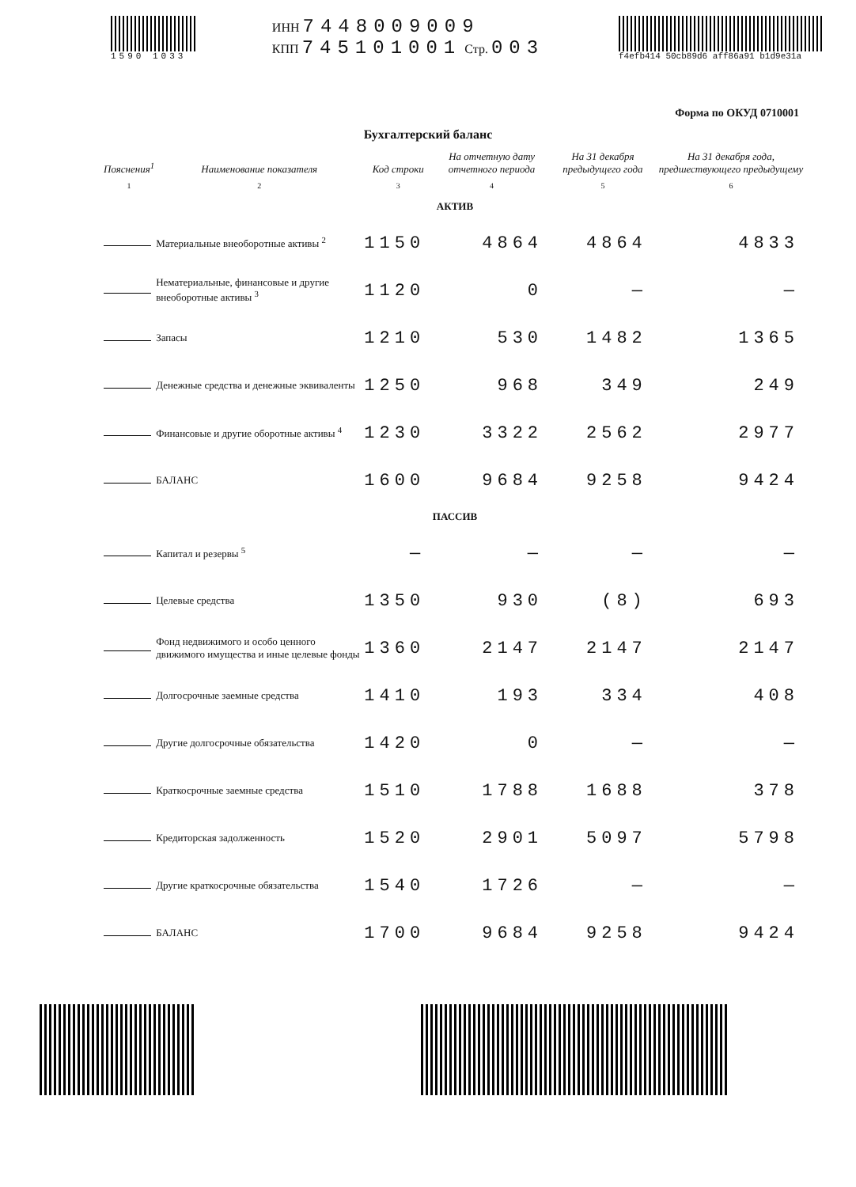1590 1033
ИНН 7448009009
КПП 745101001 Стр. 003
f4efb414 50cb89d6 aff86a91 b1d9e31a
Форма по ОКУД 0710001
Бухгалтерский баланс
| Пояснения<sup>1</sup> | Наименование показателя | Код строки | На отчетную дату отчетного периода | На 31 декабря предыдущего года | На 31 декабря года, предшествующего предыдущему |
| --- | --- | --- | --- | --- | --- |
| 1 | 2 | 3 | 4 | 5 | 6 |
| АКТИВ | | | | | |
| | Материальные внеоборотные активы <sup>2</sup> | 1150 | 4864 | 4864 | 4833 |
| | Нематериальные, финансовые и другие внеоборотные активы <sup>3</sup> | 1120 | 0 | — | — |
| | Запасы | 1210 | 530 | 1482 | 1365 |
| | Денежные средства и денежные эквиваленты | 1250 | 968 | 349 | 249 |
| | Финансовые и другие оборотные активы <sup>4</sup> | 1230 | 3322 | 2562 | 2977 |
| | БАЛАНС | 1600 | 9684 | 9258 | 9424 |
| ПАССИВ | | | | | |
| | Капитал и резервы <sup>5</sup> | — | — | — | — |
| | Целевые средства | 1350 | 930 | (8) | 693 |
| | Фонд недвижимого и особо ценного движимого имущества и иные целевые фонды | 1360 | 2147 | 2147 | 2147 |
| | Долгосрочные заемные средства | 1410 | 193 | 334 | 408 |
| | Другие долгосрочные обязательства | 1420 | 0 | — | — |
| | Краткосрочные заемные средства | 1510 | 1788 | 1688 | 378 |
| | Кредиторская задолженность | 1520 | 2901 | 5097 | 5798 |
| | Другие краткосрочные обязательства | 1540 | 1726 | — | — |
| | БАЛАНС | 1700 | 9684 | 9258 | 9424 |